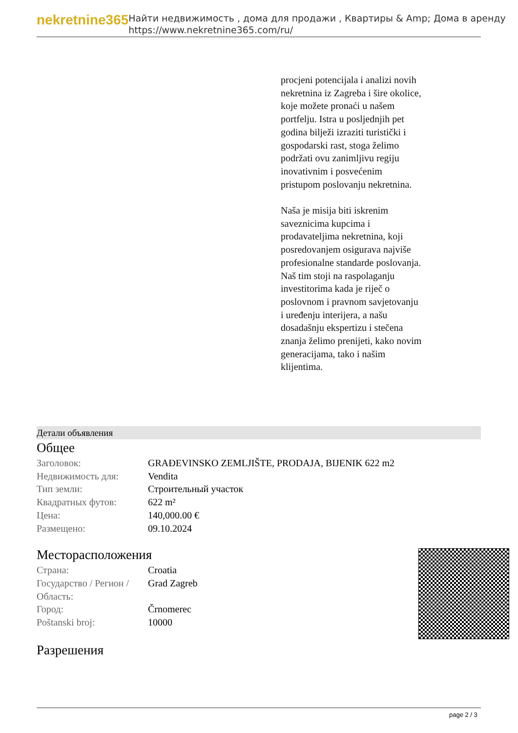nekretnine365
Найти недвижимость , дома для продажи , Квартиры & Amp; Дома в аренду
https://www.nekretnine365.com/ru/
procjeni potencijala i analizi novih nekretnina iz Zagreba i šire okolice, koje možete pronaći u našem portfelju. Istra u posljednjih pet godina bilježi izraziti turistički i gospodarski rast, stoga želimo podržati ovu zanimljivu regiju inovativnim i posvećenim pristupom poslovanju nekretnina.
Naša je misija biti iskrenim saveznicima kupcima i prodavateljima nekretnina, koji posredovanjem osigurava najviše profesionalne standarde poslovanja.
Naš tim stoji na raspolaganju investitorima kada je riječ o poslovnom i pravnom savjetovanju i uređenju interijera, a našu dosadašnju ekspertizu i stečena znanja želimo prenijeti, kako novim generacijama, tako i našim klijentima.
Детали объявления
Общее
| Заголовок: | GRAĐEVINSKO ZEMLJIŠTE, PRODAJA, BIJENIK 622 m2 |
| Недвижимость для: | Vendita |
| Тип земли: | Строительный участок |
| Квадратных футов: | 622 m² |
| Цена: | 140,000.00 € |
| Размещено: | 09.10.2024 |
Месторасположения
| Страна: | Croatia |
| Государство / Регион / Область: | Grad Zagreb |
| Город: | Črnomerec |
| Poštanski broj: | 10000 |
Разрешения
page 2 / 3